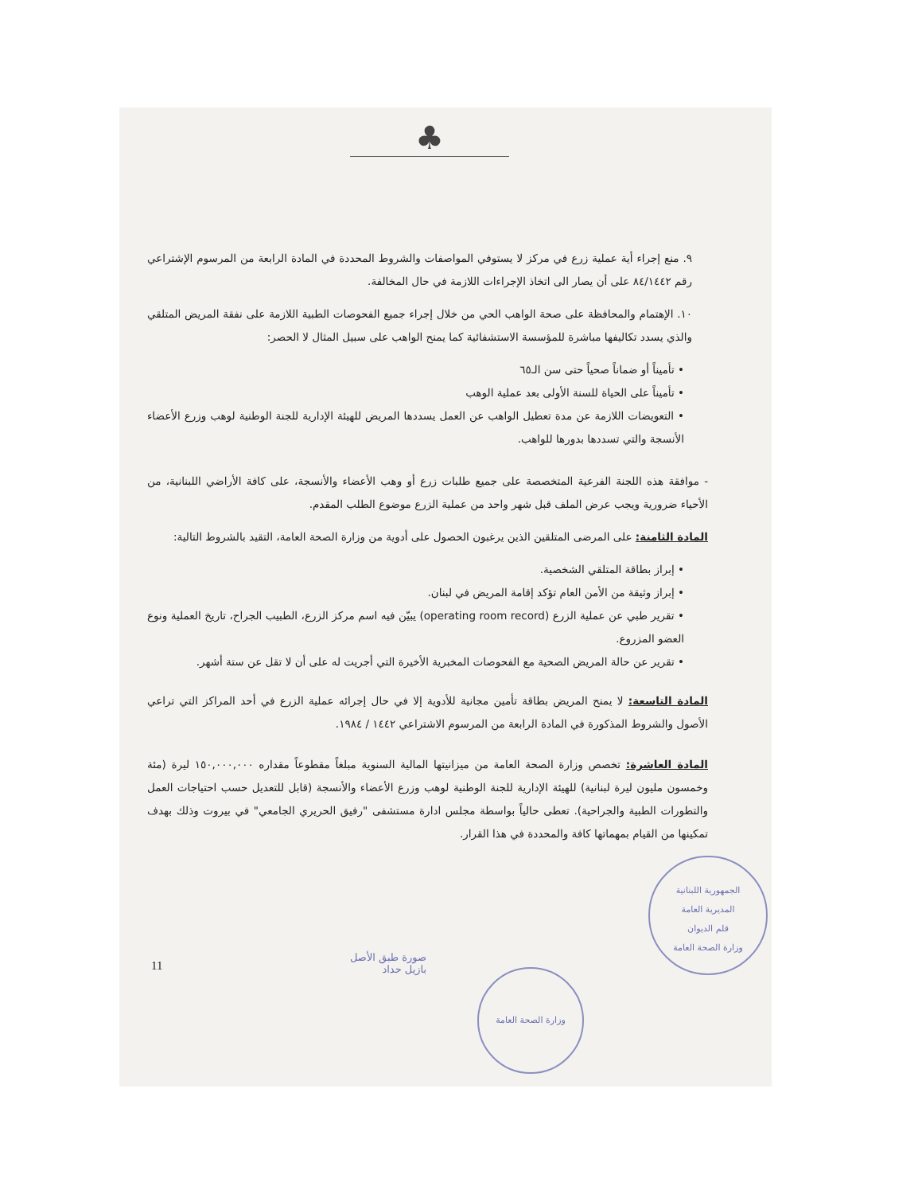♣
٩. منع إجراء أية عملية زرع في مركز لا يستوفي المواصفات والشروط المحددة في المادة الرابعة من المرسوم الإشتراعي رقم ٨٤/١٤٤٢ على أن يصار الى اتخاذ الإجراءات اللازمة في حال المخالفة.
١٠. الإهتمام والمحافظة على صحة الواهب الحي من خلال إجراء جميع الفحوصات الطبية اللازمة على نفقة المريض المتلقي والذي يسدد تكاليفها مباشرة للمؤسسة الاستشفائية كما يمنح الواهب على سبيل المثال لا الحصر:
• تأميناً أو ضماناً صحياً حتى سن الـ٦٥
• تأميناً على الحياة للسنة الأولى بعد عملية الوهب
• التعويضات اللازمة عن مدة تعطيل الواهب عن العمل يسددها المريض للهيئة الإدارية للجنة الوطنية لوهب وزرع الأعضاء الأنسجة والتي تسددها بدورها للواهب.
- موافقة هذه اللجنة الفرعية المتخصصة على جميع طلبات زرع أو وهب الأعضاء والأنسجة، على كافة الأراضي اللبنانية، من الأحياء ضرورية ويجب عرض الملف قبل شهر واحد من عملية الزرع موضوع الطلب المقدم.
المادة الثامنة: على المرضى المتلقين الذين يرغبون الحصول على أدوية من وزارة الصحة العامة، التقيد بالشروط التالية:
• إبراز بطاقة المتلقي الشخصية.
• إبراز وثيقة من الأمن العام تؤكد إقامة المريض في لبنان.
• تقرير طبي عن عملية الزرع (operating room record) يبيّن فيه اسم مركز الزرع، الطبيب الجراح، تاريخ العملية ونوع العضو المزروع.
• تقرير عن حالة المريض الصحية مع الفحوصات المخبرية الأخيرة التي أجريت له على أن لا تقل عن ستة أشهر.
المادة التاسعة: لا يمنح المريض بطاقة تأمين مجانية للأدوية إلا في حال إجرائه عملية الزرع في أحد المراكز التي تراعي الأصول والشروط المذكورة في المادة الرابعة من المرسوم الاشتراعي ١٤٤٢ / ١٩٨٤.
المادة العاشرة: تخصص وزارة الصحة العامة من ميزانيتها المالية السنوية مبلغاً مقطوعاً مقداره ١٥٠,٠٠٠,٠٠٠ ليرة (مئة وخمسون مليون ليرة لبنانية) للهيئة الإدارية للجنة الوطنية لوهب وزرع الأعضاء والأنسجة (قابل للتعديل حسب احتياجات العمل والتطورات الطبية والجراحية). تعطى حالياً بواسطة مجلس ادارة مستشفى "رفيق الحريري الجامعي" في بيروت وذلك بهدف تمكينها من القيام بمهماتها كافة والمحددة في هذا القرار.
11
صورة طبق الأصل
بازيل حداد
وزارة الصحة العامة
الجمهورية اللبنانية
المديرية العامة
قلم الديوان
وزارة الصحة العامة